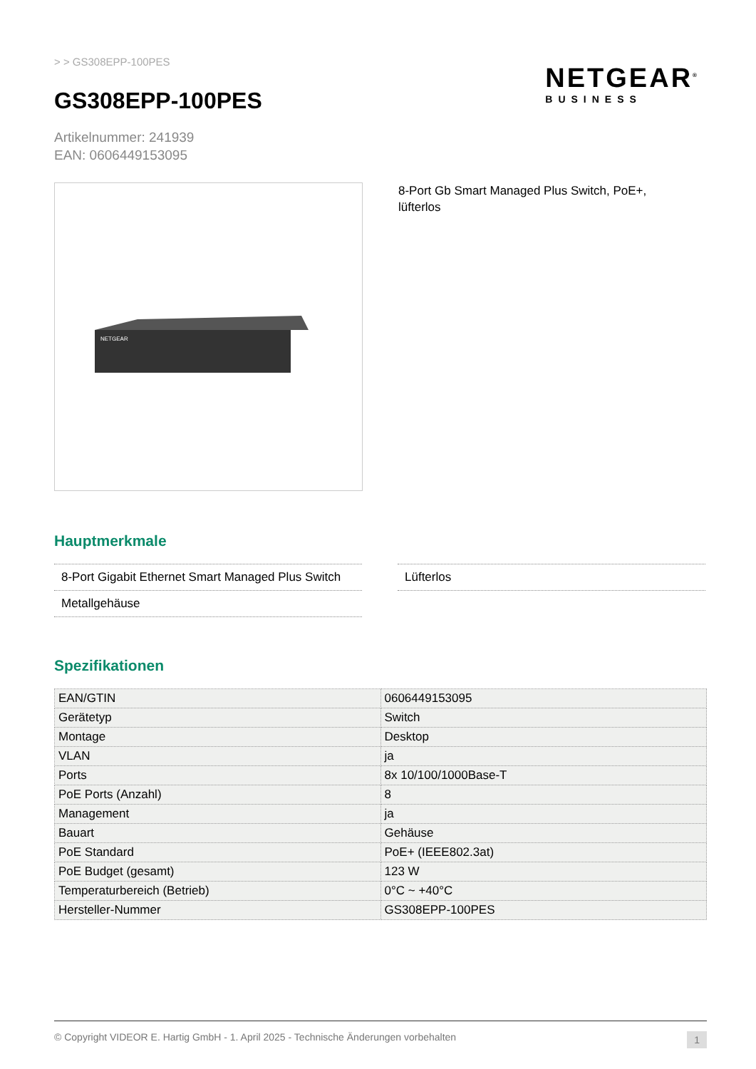NETGEAR<sup>®</sup>
BUSINESS
> > GS308EPP-100PES
GS308EPP-100PES
Artikelnummer: 241939
EAN: 0606449153095
NETGEAR
8-Port Gb Smart Managed Plus Switch, PoE+, lüfterlos
Hauptmerkmale
8-Port Gigabit Ethernet Smart Managed Plus Switch
Metallgehäuse
Lüfterlos
Spezifikationen
| EAN/GTIN | 0606449153095 |
| Gerätetyp | Switch |
| Montage | Desktop |
| VLAN | ja |
| Ports | 8x 10/100/1000Base-T |
| PoE Ports (Anzahl) | 8 |
| Management | ja |
| Bauart | Gehäuse |
| PoE Standard | PoE+ (IEEE802.3at) |
| PoE Budget (gesamt) | 123 W |
| Temperaturbereich (Betrieb) | 0°C ~ +40°C |
| Hersteller-Nummer | GS308EPP-100PES |
© Copyright VIDEOR E. Hartig GmbH - 1. April 2025 - Technische Änderungen vorbehalten 1